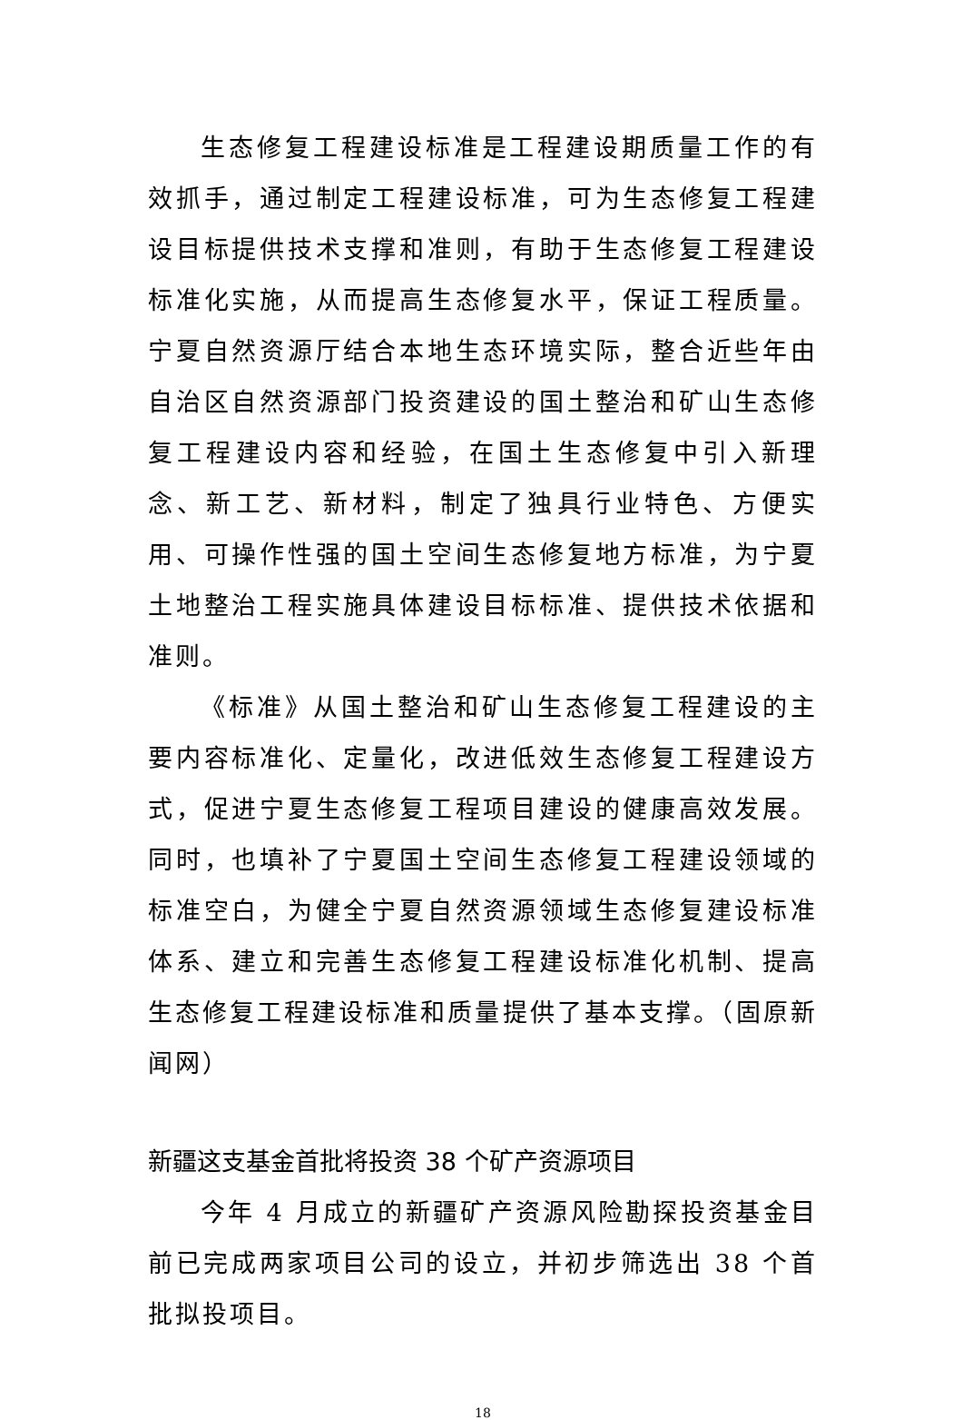生态修复工程建设标准是工程建设期质量工作的有效抓手，通过制定工程建设标准，可为生态修复工程建设目标提供技术支撑和准则，有助于生态修复工程建设标准化实施，从而提高生态修复水平，保证工程质量。宁夏自然资源厅结合本地生态环境实际，整合近些年由自治区自然资源部门投资建设的国土整治和矿山生态修复工程建设内容和经验，在国土生态修复中引入新理念、新工艺、新材料，制定了独具行业特色、方便实用、可操作性强的国土空间生态修复地方标准，为宁夏土地整治工程实施具体建设目标标准、提供技术依据和准则。
《标准》从国土整治和矿山生态修复工程建设的主要内容标准化、定量化，改进低效生态修复工程建设方式，促进宁夏生态修复工程项目建设的健康高效发展。同时，也填补了宁夏国土空间生态修复工程建设领域的标准空白，为健全宁夏自然资源领域生态修复建设标准体系、建立和完善生态修复工程建设标准化机制、提高生态修复工程建设标准和质量提供了基本支撑。（固原新闻网）
新疆这支基金首批将投资 38 个矿产资源项目
今年 4 月成立的新疆矿产资源风险勘探投资基金目前已完成两家项目公司的设立，并初步筛选出 38 个首批拟投项目。
18